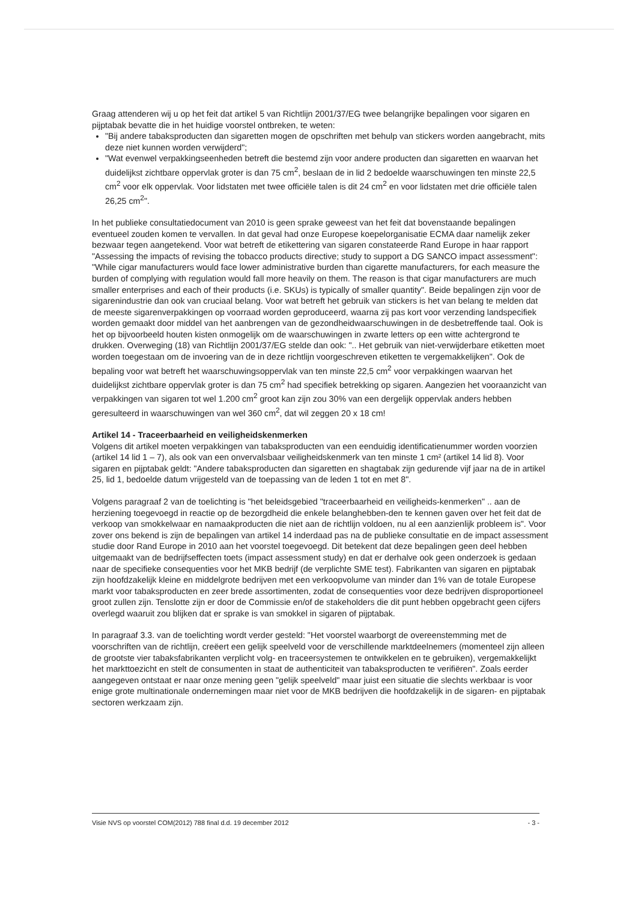Graag attenderen wij u op het feit dat artikel 5 van Richtlijn 2001/37/EG twee belangrijke bepalingen voor sigaren en pijptabak bevatte die in het huidige voorstel ontbreken, te weten:
"Bij andere tabaksproducten dan sigaretten mogen de opschriften met behulp van stickers worden aangebracht, mits deze niet kunnen worden verwijderd";
"Wat evenwel verpakkingseenheden betreft die bestemd zijn voor andere producten dan sigaretten en waarvan het duidelijkst zichtbare oppervlak groter is dan 75 cm<sup>2</sup>, beslaan de in lid 2 bedoelde waarschuwingen ten minste 22,5 cm<sup>2</sup> voor elk oppervlak. Voor lidstaten met twee officiële talen is dit 24 cm<sup>2</sup> en voor lidstaten met drie officiële talen 26,25 cm<sup>2</sup>".
In het publieke consultatiedocument van 2010 is geen sprake geweest van het feit dat bovenstaande bepalingen eventueel zouden komen te vervallen. In dat geval had onze Europese koepelorganisatie ECMA daar namelijk zeker bezwaar tegen aangetekend. Voor wat betreft de etikettering van sigaren constateerde Rand Europe in haar rapport "Assessing the impacts of revising the tobacco products directive; study to support a DG SANCO impact assessment": "While cigar manufacturers would face lower administrative burden than cigarette manufacturers, for each measure the burden of complying with regulation would fall more heavily on them. The reason is that cigar manufacturers are much smaller enterprises and each of their products (i.e. SKUs) is typically of smaller quantity". Beide bepalingen zijn voor de sigarenindustrie dan ook van cruciaal belang. Voor wat betreft het gebruik van stickers is het van belang te melden dat de meeste sigarenverpakkingen op voorraad worden geproduceerd, waarna zij pas kort voor verzending landspecifiek worden gemaakt door middel van het aanbrengen van de gezondheidwaarschuwingen in de desbetreffende taal. Ook is het op bijvoorbeeld houten kisten onmogelijk om de waarschuwingen in zwarte letters op een witte achtergrond te drukken. Overweging (18) van Richtlijn 2001/37/EG stelde dan ook: ".. Het gebruik van niet-verwijderbare etiketten moet worden toegestaan om de invoering van de in deze richtlijn voorgeschreven etiketten te vergemakkelijken". Ook de bepaling voor wat betreft het waarschuwingsoppervlak van ten minste 22,5 cm<sup>2</sup> voor verpakkingen waarvan het duidelijkst zichtbare oppervlak groter is dan 75 cm<sup>2</sup> had specifiek betrekking op sigaren. Aangezien het vooraanzicht van verpakkingen van sigaren tot wel 1.200 cm<sup>2</sup> groot kan zijn zou 30% van een dergelijk oppervlak anders hebben geresulteerd in waarschuwingen van wel 360 cm<sup>2</sup>, dat wil zeggen 20 x 18 cm!
Artikel 14 - Traceerbaarheid en veiligheidskenmerken
Volgens dit artikel moeten verpakkingen van tabaksproducten van een eenduidig identificatienummer worden voorzien (artikel 14 lid 1 – 7), als ook van een onvervalsbaar veiligheidskenmerk van ten minste 1 cm² (artikel 14 lid 8). Voor sigaren en pijptabak geldt: "Andere tabaksproducten dan sigaretten en shagtabak zijn gedurende vijf jaar na de in artikel 25, lid 1, bedoelde datum vrijgesteld van de toepassing van de leden 1 tot en met 8".
Volgens paragraaf 2 van de toelichting is "het beleidsgebied "traceerbaarheid en veiligheids-kenmerken" .. aan de herziening toegevoegd in reactie op de bezorgdheid die enkele belanghebben-den te kennen gaven over het feit dat de verkoop van smokkelwaar en namaakproducten die niet aan de richtlijn voldoen, nu al een aanzienlijk probleem is". Voor zover ons bekend is zijn de bepalingen van artikel 14 inderdaad pas na de publieke consultatie en de impact assessment studie door Rand Europe in 2010 aan het voorstel toegevoegd. Dit betekent dat deze bepalingen geen deel hebben uitgemaakt van de bedrijfseffecten toets (impact assessment study) en dat er derhalve ook geen onderzoek is gedaan naar de specifieke consequenties voor het MKB bedrijf (de verplichte SME test). Fabrikanten van sigaren en pijptabak zijn hoofdzakelijk kleine en middelgrote bedrijven met een verkoopvolume van minder dan 1% van de totale Europese markt voor tabaksproducten en zeer brede assortimenten, zodat de consequenties voor deze bedrijven disproportioneel groot zullen zijn. Tenslotte zijn er door de Commissie en/of de stakeholders die dit punt hebben opgebracht geen cijfers overlegd waaruit zou blijken dat er sprake is van smokkel in sigaren of pijptabak.
In paragraaf 3.3. van de toelichting wordt verder gesteld: "Het voorstel waarborgt de overeenstemming met de voorschriften van de richtlijn, creëert een gelijk speelveld voor de verschillende marktdeelnemers (momenteel zijn alleen de grootste vier tabaksfabrikanten verplicht volg- en traceersystemen te ontwikkelen en te gebruiken), vergemakkelijkt het markttoezicht en stelt de consumenten in staat de authenticiteit van tabaksproducten te verifiëren". Zoals eerder aangegeven ontstaat er naar onze mening geen "gelijk speelveld" maar juist een situatie die slechts werkbaar is voor enige grote multinationale ondernemingen maar niet voor de MKB bedrijven die hoofdzakelijk in de sigaren- en pijptabak sectoren werkzaam zijn.
Visie NVS op voorstel COM(2012) 788 final d.d. 19 december 2012 - 3 -